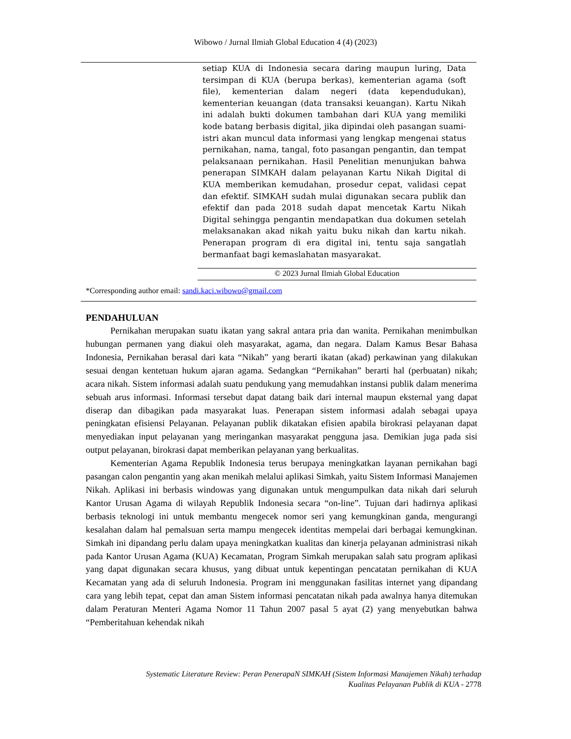Wibowo / Jurnal Ilmiah Global Education 4 (4) (2023)
setiap KUA di Indonesia secara daring maupun luring, Data tersimpan di KUA (berupa berkas), kementerian agama (soft file), kementerian dalam negeri (data kependudukan), kementerian keuangan (data transaksi keuangan). Kartu Nikah ini adalah bukti dokumen tambahan dari KUA yang memiliki kode batang berbasis digital, jika dipindai oleh pasangan suami-istri akan muncul data informasi yang lengkap mengenai status pernikahan, nama, tangal, foto pasangan pengantin, dan tempat pelaksanaan pernikahan. Hasil Penelitian menunjukan bahwa penerapan SIMKAH dalam pelayanan Kartu Nikah Digital di KUA memberikan kemudahan, prosedur cepat, validasi cepat dan efektif. SIMKAH sudah mulai digunakan secara publik dan efektif dan pada 2018 sudah dapat mencetak Kartu Nikah Digital sehingga pengantin mendapatkan dua dokumen setelah melaksanakan akad nikah yaitu buku nikah dan kartu nikah. Penerapan program di era digital ini, tentu saja sangatlah bermanfaat bagi kemaslahatan masyarakat.
© 2023 Jurnal Ilmiah Global Education
*Corresponding author email: sandi.kaci.wibowo@gmail.com
PENDAHULUAN
Pernikahan merupakan suatu ikatan yang sakral antara pria dan wanita. Pernikahan menimbulkan hubungan permanen yang diakui oleh masyarakat, agama, dan negara. Dalam Kamus Besar Bahasa Indonesia, Pernikahan berasal dari kata “Nikah” yang berarti ikatan (akad) perkawinan yang dilakukan sesuai dengan kentetuan hukum ajaran agama. Sedangkan “Pernikahan” berarti hal (perbuatan) nikah; acara nikah. Sistem informasi adalah suatu pendukung yang memudahkan instansi publik dalam menerima sebuah arus informasi. Informasi tersebut dapat datang baik dari internal maupun eksternal yang dapat diserap dan dibagikan pada masyarakat luas. Penerapan sistem informasi adalah sebagai upaya peningkatan efisiensi Pelayanan. Pelayanan publik dikatakan efisien apabila birokrasi pelayanan dapat menyediakan input pelayanan yang meringankan masyarakat pengguna jasa. Demikian juga pada sisi output pelayanan, birokrasi dapat memberikan pelayanan yang berkualitas.
Kementerian Agama Republik Indonesia terus berupaya meningkatkan layanan pernikahan bagi pasangan calon pengantin yang akan menikah melalui aplikasi Simkah, yaitu Sistem Informasi Manajemen Nikah. Aplikasi ini berbasis windowas yang digunakan untuk mengumpulkan data nikah dari seluruh Kantor Urusan Agama di wilayah Republik Indonesia secara “on-line”. Tujuan dari hadirnya aplikasi berbasis teknologi ini untuk membantu mengecek nomor seri yang kemungkinan ganda, mengurangi kesalahan dalam hal pemalsuan serta mampu mengecek identitas mempelai dari berbagai kemungkinan. Simkah ini dipandang perlu dalam upaya meningkatkan kualitas dan kinerja pelayanan administrasi nikah pada Kantor Urusan Agama (KUA) Kecamatan, Program Simkah merupakan salah satu program aplikasi yang dapat digunakan secara khusus, yang dibuat untuk kepentingan pencatatan pernikahan di KUA Kecamatan yang ada di seluruh Indonesia. Program ini menggunakan fasilitas internet yang dipandang cara yang lebih tepat, cepat dan aman Sistem informasi pencatatan nikah pada awalnya hanya ditemukan dalam Peraturan Menteri Agama Nomor 11 Tahun 2007 pasal 5 ayat (2) yang menyebutkan bahwa “Pemberitahuan kehendak nikah
Systematic Literature Review: Peran PenerapaN SIMKAH (Sistem Informasi Manajemen Nikah) terhadap
Kualitas Pelayanan Publik di KUA - 2778